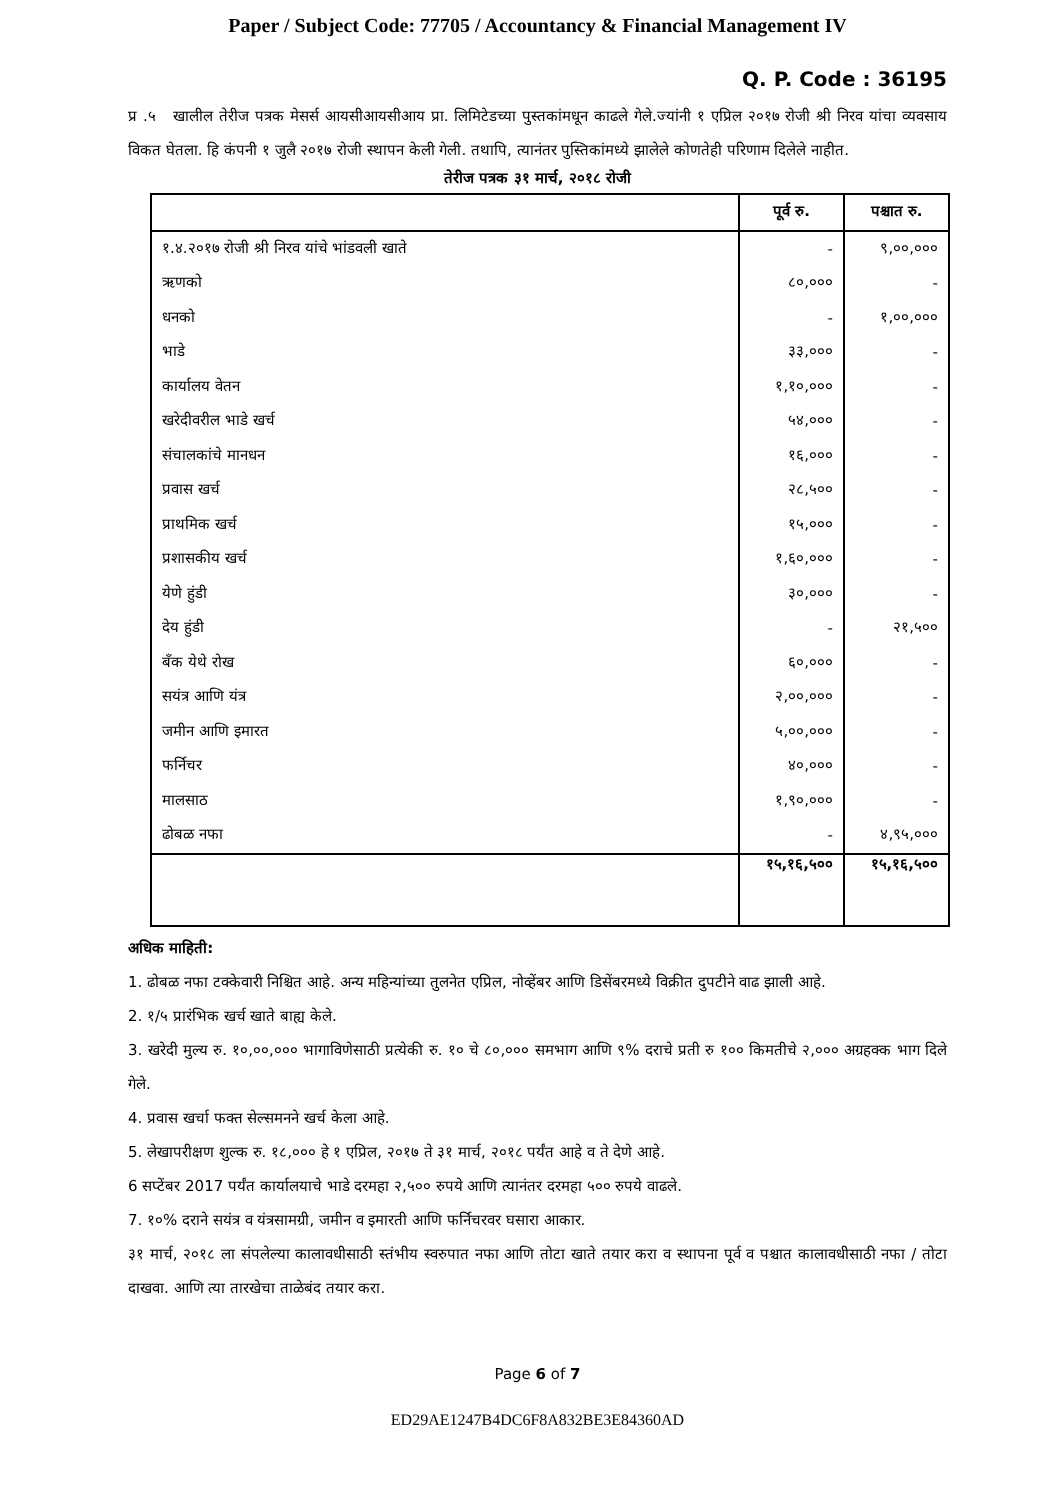Paper / Subject Code: 77705 / Accountancy & Financial Management IV
Q. P. Code : 36195
प्र .५ खालील तेरीज पत्रक मेसर्स आयसीआयसीआय प्रा. लिमिटेडच्या पुस्तकांमधून काढले गेले.ज्यांनी १ एप्रिल २०१७ रोजी श्री निरव यांचा व्यवसाय विकत घेतला. हि कंपनी १ जुलै २०१७ रोजी स्थापन केली गेली. तथापि, त्यानंतर पुस्तिकांमध्ये झालेले कोणतेही परिणाम दिलेले नाहीत.
तेरीज पत्रक ३१ मार्च, २०१८ रोजी
| | पूर्व रु. | पश्चात रु. |
| --- | --- | --- |
| १.४.२०१७ रोजी श्री निरव यांचे भांडवली खाते | - | ९,००,००० |
| ऋणको | ८०,००० | - |
| धनको | - | १,००,००० |
| भाडे | ३३,००० | - |
| कार्यालय वेतन | १,१०,००० | - |
| खरेदीवरील भाडे खर्च | ५४,००० | - |
| संचालकांचे मानधन | १६,००० | - |
| प्रवास खर्च | २८,५०० | - |
| प्राथमिक खर्च | १५,००० | - |
| प्रशासकीय खर्च | १,६०,००० | - |
| येणे हुंडी | ३०,००० | - |
| देय हुंडी | - | २१,५०० |
| बँक येथे रोख | ६०,००० | - |
| सयंत्र आणि यंत्र | २,००,००० | - |
| जमीन आणि इमारत | ५,००,००० | - |
| फर्निचर | ४०,००० | - |
| मालसाठ | १,९०,००० | - |
| ढोबळ नफा | - | ४,९५,००० |
| | १५,१६,५०० | १५,१६,५०० |
अधिक माहिती:
1. ढोबळ नफा टक्केवारी निश्चित आहे. अन्य महिन्यांच्या तुलनेत एप्रिल, नोव्हेंबर आणि डिसेंबरमध्ये विक्रीत दुपटीने वाढ झाली आहे.
2. १/५ प्रारंभिक खर्च खाते बाह्य केले.
3. खरेदी मुल्य रु. १०,००,००० भागाविणेसाठी प्रत्येकी रु. १० चे ८०,००० समभाग आणि ९% दराचे प्रती रु १०० किमतीचे २,००० अग्रहक्क भाग दिले गेले.
4. प्रवास खर्चा फक्त सेल्समनने खर्च केला आहे.
5. लेखापरीक्षण शुल्क रु. १८,००० हे १ एप्रिल, २०१७ ते ३१ मार्च, २०१८ पर्यंत आहे व ते देणे आहे.
6 सप्टेंबर 2017 पर्यंत कार्यालयाचे भाडे दरमहा २,५०० रुपये आणि त्यानंतर दरमहा ५०० रुपये वाढले.
7. १०% दराने सयंत्र व यंत्रसामग्री, जमीन व इमारती आणि फर्निचरवर घसारा आकार.
३१ मार्च, २०१८ ला संपलेल्या कालावधीसाठी स्तंभीय स्वरुपात नफा आणि तोटा खाते तयार करा व स्थापना पूर्व व पश्चात कालावधीसाठी नफा / तोटा दाखवा. आणि त्या तारखेचा ताळेबंद तयार करा.
Page 6 of 7
ED29AE1247B4DC6F8A832BE3E84360AD